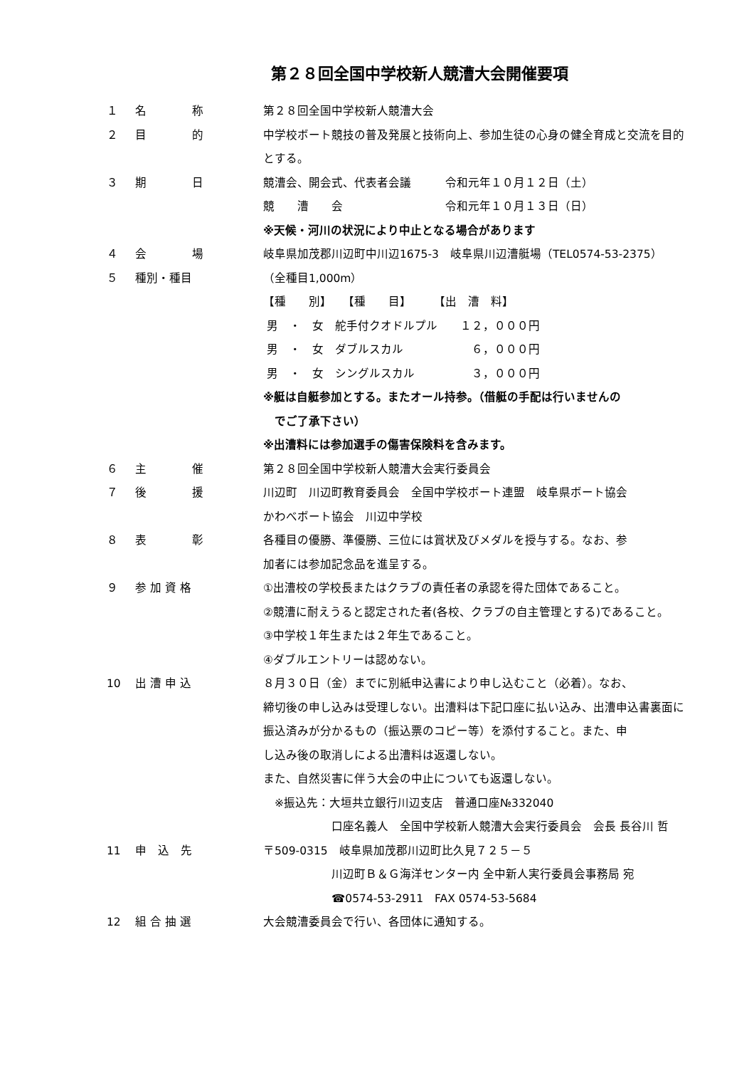第２８回全国中学校新人競漕大会開催要項
１ 名　　　　称 第２８回全国中学校新人競漕大会
２ 目　　　　的 中学校ボート競技の普及発展と技術向上、参加生徒の心身の健全育成と交流を目的
とする。
３ 期　　　　日 競漕会、開会式、代表者会議　　　令和元年１０月１２日（土）
競　　漕　　会　　　　　　　　　令和元年１０月１３日（日）
※天候・河川の状況により中止となる場合があります
４ 会　　　　場 岐阜県加茂郡川辺町中川辺1675-3　岐阜県川辺漕艇場（TEL0574-53-2375）
５ 種別・種目 （全種目1,000m）
【種　　別】　　【種　　目】　　　【出　漕　料】
男　・　女　舵手付クオドルプル　　１２，０００円
男　・　女　ダブルスカル　　　　　　６，０００円
男　・　女　シングルスカル　　　　　３，０００円
※艇は自艇参加とする。またオール持参。（借艇の手配は行いませんの
　でご了承下さい）
※出漕料には参加選手の傷害保険料を含みます。
６ 主　　　　催 第２８回全国中学校新人競漕大会実行委員会
７ 後　　　　援 川辺町　川辺町教育委員会　全国中学校ボート連盟　岐阜県ボート協会
かわべボート協会　川辺中学校
８ 表　　　　彰 各種目の優勝、準優勝、三位には賞状及びメダルを授与する。なお、参
加者には参加記念品を進呈する。
９ 参 加 資 格 ①出漕校の学校長またはクラブの責任者の承認を得た団体であること。
②競漕に耐えうると認定された者(各校、クラブの自主管理とする)であること。
③中学校１年生または２年生であること。
④ダブルエントリーは認めない。
10 出 漕 申 込 ８月３０日（金）までに別紙申込書により申し込むこと（必着）。なお、
締切後の申し込みは受理しない。出漕料は下記口座に払い込み、出漕申込書裏面に
振込済みが分かるもの（振込票のコピー等）を添付すること。また、申
し込み後の取消しによる出漕料は返還しない。
また、自然災害に伴う大会の中止についても返還しない。
　※振込先：大垣共立銀行川辺支店　普通口座№332040
　　　　　　口座名義人　全国中学校新人競漕大会実行委員会　会長 長谷川 哲
11 申　込　先 〒509-0315　岐阜県加茂郡川辺町比久見７２５－５
　　　　　　川辺町Ｂ＆Ｇ海洋センター内 全中新人実行委員会事務局 宛
　　　　　　☎0574-53-2911　FAX 0574-53-5684
12 組 合 抽 選 大会競漕委員会で行い、各団体に通知する。